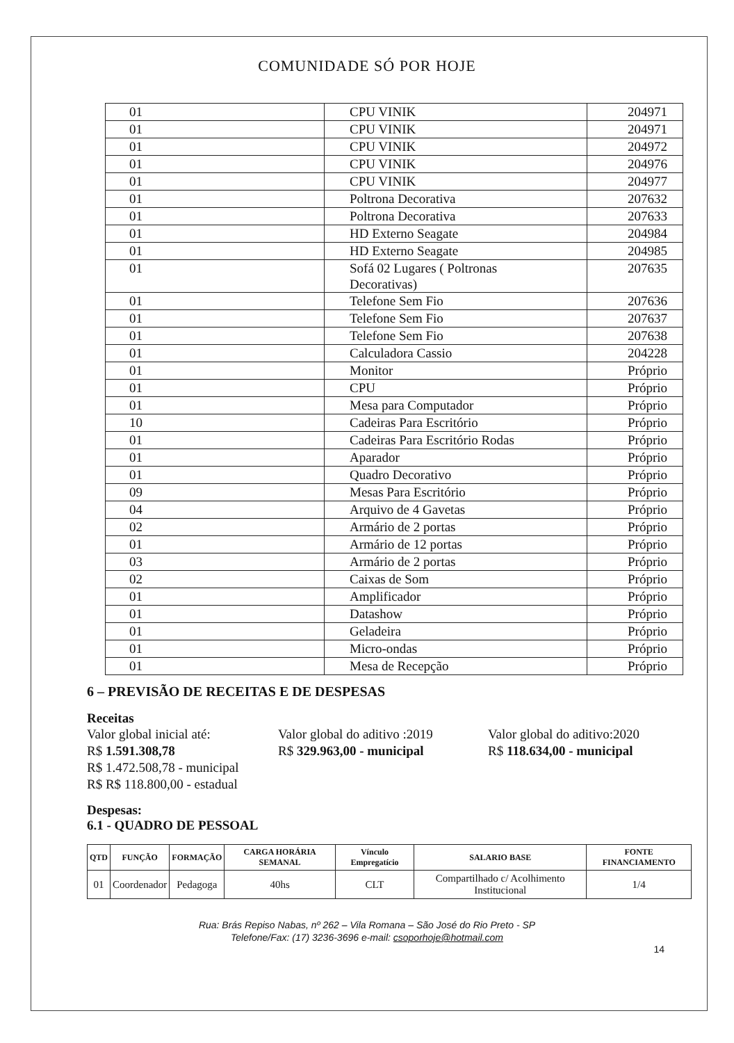COMUNIDADE SÓ POR HOJE
| 01 | CPU VINIK | 204971 |
| 01 | CPU VINIK | 204971 |
| 01 | CPU VINIK | 204972 |
| 01 | CPU VINIK | 204976 |
| 01 | CPU VINIK | 204977 |
| 01 | Poltrona Decorativa | 207632 |
| 01 | Poltrona Decorativa | 207633 |
| 01 | HD Externo Seagate | 204984 |
| 01 | HD Externo Seagate | 204985 |
| 01 | Sofá 02 Lugares ( Poltronas Decorativas) | 207635 |
| 01 | Telefone Sem Fio | 207636 |
| 01 | Telefone Sem Fio | 207637 |
| 01 | Telefone Sem Fio | 207638 |
| 01 | Calculadora Cassio | 204228 |
| 01 | Monitor | Próprio |
| 01 | CPU | Próprio |
| 01 | Mesa para Computador | Próprio |
| 10 | Cadeiras Para Escritório | Próprio |
| 01 | Cadeiras Para Escritório Rodas | Próprio |
| 01 | Aparador | Próprio |
| 01 | Quadro Decorativo | Próprio |
| 09 | Mesas Para Escritório | Próprio |
| 04 | Arquivo de 4 Gavetas | Próprio |
| 02 | Armário de 2 portas | Próprio |
| 01 | Armário de 12 portas | Próprio |
| 03 | Armário de 2 portas | Próprio |
| 02 | Caixas de Som | Próprio |
| 01 | Amplificador | Próprio |
| 01 | Datashow | Próprio |
| 01 | Geladeira | Próprio |
| 01 | Micro-ondas | Próprio |
| 01 | Mesa de Recepção | Próprio |
6 – PREVISÃO DE RECEITAS E DE DESPESAS
Receitas
Valor global inicial até:
R$ 1.591.308,78
R$ 1.472.508,78 - municipal
R$ R$ 118.800,00 - estadual
Valor global do aditivo :2019
R$ 329.963,00 - municipal
Valor global do aditivo:2020
R$ 118.634,00 - municipal
Despesas:
6.1 - QUADRO DE PESSOAL
| QTD | FUNÇÃO | FORMAÇÃO | CARGA HORÁRIA SEMANAL | Vínculo Empregatício | SALARIO BASE | FONTE FINANCIAMENTO |
| --- | --- | --- | --- | --- | --- | --- |
| 01 | Coordenador | Pedagoga | 40hs | CLT | Compartilhado c/ Acolhimento Institucional | 1/4 |
Rua: Brás Repiso Nabas, nº 262 – Vila Romana – São José do Rio Preto - SP
Telefone/Fax: (17) 3236-3696 e-mail: csoporhoje@hotmail.com
14